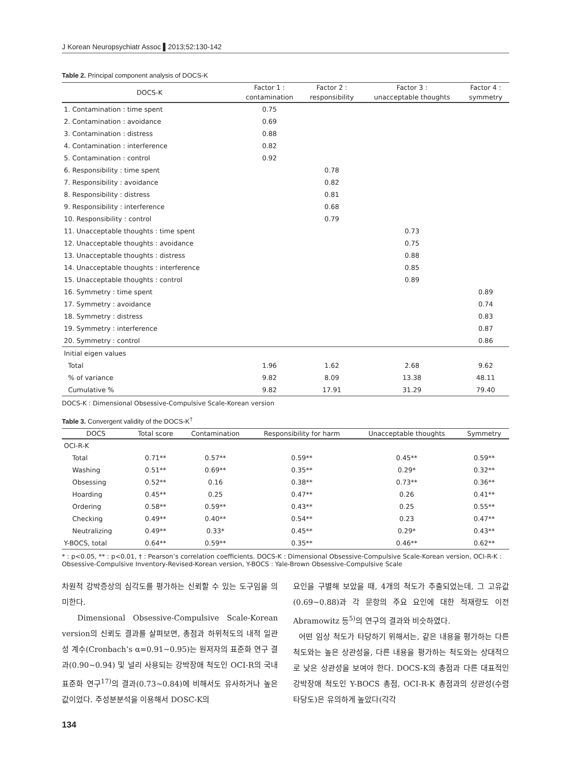J Korean Neuropsychiatr Assoc ▌2013;52:130-142
Table 2. Principal component analysis of DOCS-K
| DOCS-K | Factor 1 : | Factor 2 : | Factor 3 : | Factor 4 : |
| --- | --- | --- | --- | --- |
| | contamination | responsibility | unacceptable thoughts | symmetry |
| 1. Contamination : time spent | 0.75 | | | |
| 2. Contamination : avoidance | 0.69 | | | |
| 3. Contamination : distress | 0.88 | | | |
| 4. Contamination : interference | 0.82 | | | |
| 5. Contamination : control | 0.92 | | | |
| 6. Responsibility : time spent | | 0.78 | | |
| 7. Responsibility : avoidance | | 0.82 | | |
| 8. Responsibility : distress | | 0.81 | | |
| 9. Responsibility : interference | | 0.68 | | |
| 10. Responsibility : control | | 0.79 | | |
| 11. Unacceptable thoughts : time spent | | | 0.73 | |
| 12. Unacceptable thoughts : avoidance | | | 0.75 | |
| 13. Unacceptable thoughts : distress | | | 0.88 | |
| 14. Unacceptable thoughts : interference | | | 0.85 | |
| 15. Unacceptable thoughts : control | | | 0.89 | |
| 16. Symmetry : time spent | | | | 0.89 |
| 17. Symmetry : avoidance | | | | 0.74 |
| 18. Symmetry : distress | | | | 0.83 |
| 19. Symmetry : interference | | | | 0.87 |
| 20. Symmetry : control | | | | 0.86 |
| Initial eigen values | | | | |
| Total | 1.96 | 1.62 | 2.68 | 9.62 |
| % of variance | 9.82 | 8.09 | 13.38 | 48.11 |
| Cumulative % | 9.82 | 17.91 | 31.29 | 79.40 |
DOCS-K : Dimensional Obsessive-Compulsive Scale-Korean version
Table 3. Convergent validity of the DOCS-K<sup>†</sup>
| DOCS | Total score | Contamination | Responsibility for harm | Unacceptable thoughts | Symmetry |
| --- | --- | --- | --- | --- | --- |
| OCI-R-K | | | | | |
| Total | 0.71** | 0.57** | 0.59** | 0.45** | 0.59** |
| Washing | 0.51** | 0.69** | 0.35** | 0.29* | 0.32** |
| Obsessing | 0.52** | 0.16 | 0.38** | 0.73** | 0.36** |
| Hoarding | 0.45** | 0.25 | 0.47** | 0.26 | 0.41** |
| Ordering | 0.58** | 0.59** | 0.43** | 0.25 | 0.55** |
| Checking | 0.49** | 0.40** | 0.54** | 0.23 | 0.47** |
| Neutralizing | 0.49** | 0.33* | 0.45** | 0.29* | 0.43** |
| Y-BOCS, total | 0.64** | 0.59** | 0.35** | 0.46** | 0.62** |
* : p<0.05, ** : p<0.01, † : Pearson’s correlation coefficients. DOCS-K : Dimensional Obsessive-Compulsive Scale-Korean version, OCI-R-K : Obsessive-Compulsive Inventory-Revised-Korean version, Y-BOCS : Yale-Brown Obsessive-Compulsive Scale
차원적 강박증상의 심각도를 평가하는 신뢰할 수 있는 도구임을 의미한다.
Dimensional Obsessive-Compulsive Scale-Korean version의 신뢰도 결과를 살펴보면, 총점과 하위척도의 내적 일관성 계수(Cronbach’s α=0.91~0.95)는 원저자의 표준화 연구 결과(0.90~0.94) 및 널리 사용되는 강박장애 척도인 OCI-R의 국내 표준화 연구<sup>17)</sup>의 결과(0.73~0.84)에 비해서도 유사하거나 높은 값이었다. 주성분분석을 이용해서 DOSC-K의
요인을 구별해 보았을 때, 4개의 척도가 추출되었는데, 그 고유값(0.69~0.88)과 각 문항의 주요 요인에 대한 적재량도 이전 Abramowitz 등<sup>5)</sup>의 연구의 결과와 비슷하였다.
어떤 임상 척도가 타당하기 위해서는, 같은 내용을 평가하는 다른 척도와는 높은 상관성을, 다른 내용을 평가하는 척도와는 상대적으로 낮은 상관성을 보여야 한다. DOCS-K의 총점과 다른 대표적인 강박장애 척도인 Y-BOCS 총점, OCI-R-K 총점과의 상관성(수렴 타당도)은 유의하게 높았다(각각
134